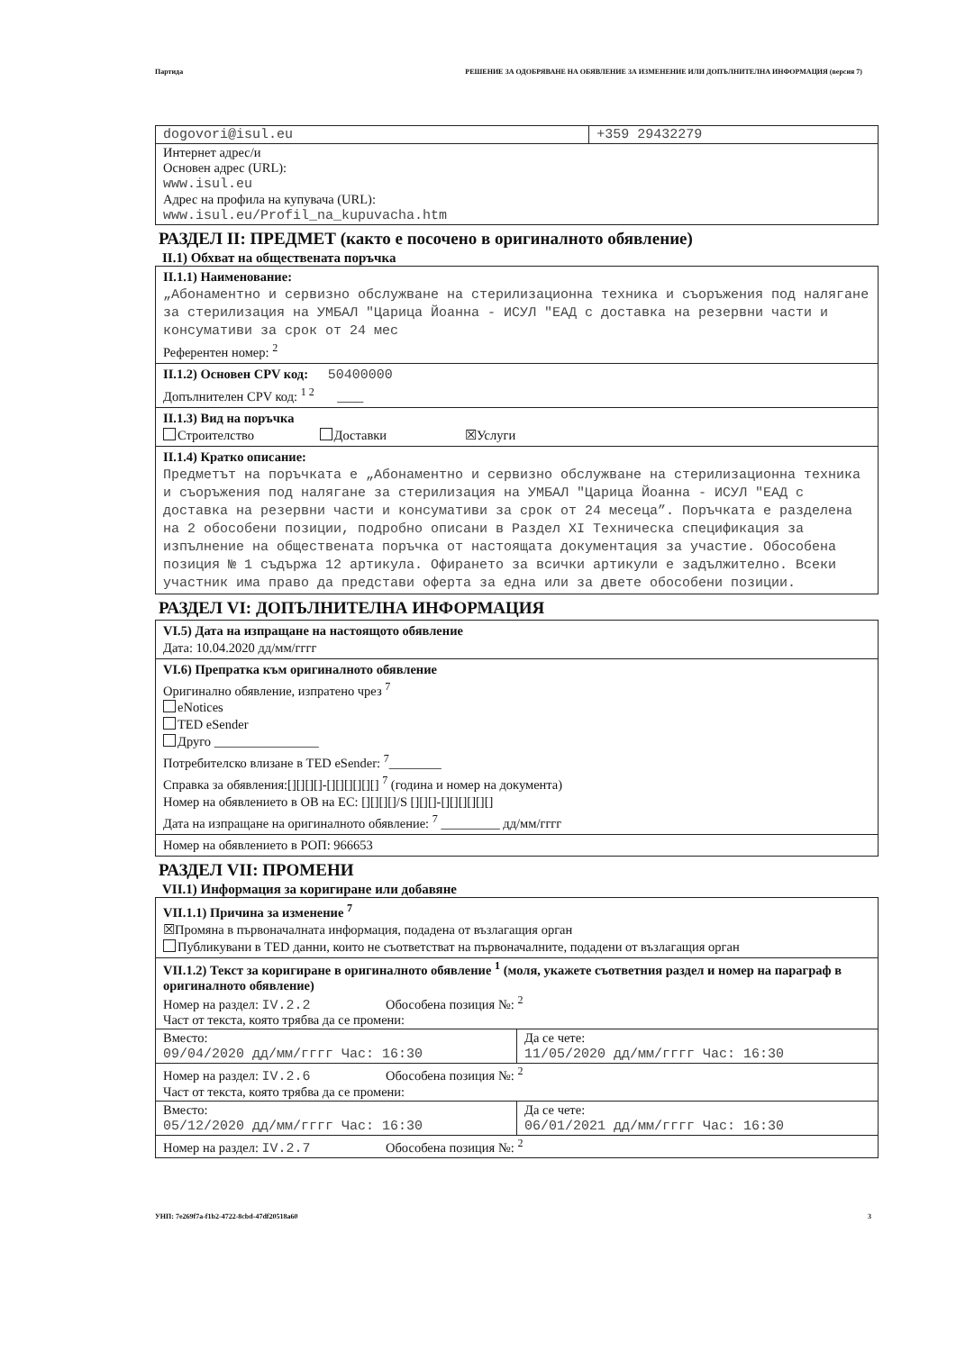Партида РЕШЕНИЕ ЗА ОДОБРЯВАНЕ НА ОБЯВЛЕНИЕ ЗА ИЗМЕНЕНИЕ ИЛИ ДОПЪЛНИТЕЛНА ИНФОРМАЦИЯ (версия 7)
| dogovori@isul.eu | +359 29432279 |
| Интернет адрес/и Основен адрес (URL): www.isul.eu Адрес на профила на купувача (URL): www.isul.eu/Profil_na_kupuvacha.htm | |
РАЗДЕЛ II: ПРЕДМЕТ (както е посочено в оригиналното обявление)
II.1) Обхват на обществената поръчка
II.1.1) Наименование:
„Абонаментно и сервизно обслужване на стерилизационна техника и съоръжения под налягане за стерилизация на УМБАЛ "Царица Йоанна - ИСУЛ "ЕАД с доставка на резервни части и консумативи за срок от 24 мес
Референтен номер: <sup>2</sup>
II.1.2) Основен CPV код: 50400000
Допълнителен CPV код: <sup>1 2</sup> ____
II.1.3) Вид на поръчка
Строителство Доставки ☒Услуги
II.1.4) Кратко описание:
Предметът на поръчката е „Абонаментно и сервизно обслужване на стерилизационна техника и съоръжения под налягане за стерилизация на УМБАЛ "Царица Йоанна - ИСУЛ "ЕАД с доставка на резервни части и консумативи за срок от 24 месеца”. Поръчката е разделена на 2 обособени позиции, подробно описани в Раздел XI Техническа спецификация за изпълнение на обществената поръчка от настоящата документация за участие. Обособена позиция № 1 съдържа 12 артикула. Офирането за всички артикули е задължително. Всеки участник има право да представи оферта за една или за двете обособени позиции.
РАЗДЕЛ VI: ДОПЪЛНИТЕЛНА ИНФОРМАЦИЯ
VI.5) Дата на изпращане на настоящото обявление
Дата: 10.04.2020 дд/мм/гггг
VI.6) Препратка към оригиналното обявление
Оригинално обявление, изпратено чрез <sup>7</sup>
eNotices
TED eSender
Друго ________________
Потребителско влизане в TED eSender: <sup>7</sup>________
Справка за обявления:[][][][]-[][][][][][] <sup>7</sup> (година и номер на документа)
Номер на обявлението в ОВ на ЕС: [][][][]/S [][][]-[][][][][][]
Дата на изпращане на оригиналното обявление: <sup>7</sup> _________ дд/мм/гггг
Номер на обявлението в РОП: 966653
РАЗДЕЛ VII: ПРОМЕНИ
VII.1) Информация за коригиране или добавяне
VII.1.1) Причина за изменение <sup>7</sup>
☒Промяна в първоначалната информация, подадена от възлагащия орган
Публикувани в TED данни, които не съответстват на първоначалните, подадени от възлагащия орган
| VII.1.2) Текст за коригиране в оригиналното обявление <sup>1</sup> (моля, укажете съответния раздел и номер на параграф в оригиналното обявление) Номер на раздел: IV.2.2 Обособена позиция №: <sup>2</sup> Част от текста, която трябва да се промени: | |
| Вместо: 09/04/2020 дд/мм/гггг Час: 16:30 | Да се чете: 11/05/2020 дд/мм/гггг Час: 16:30 |
| Номер на раздел: IV.2.6 Обособена позиция №: <sup>2</sup> Част от текста, която трябва да се промени: | |
| Вместо: 05/12/2020 дд/мм/гггг Час: 16:30 | Да се чете: 06/01/2021 дд/мм/гггг Час: 16:30 |
| Номер на раздел: IV.2.7 Обособена позиция №: <sup>2</sup> | |
УНП: 7e269f7a-f1b2-4722-8cbd-47df20518a60 3